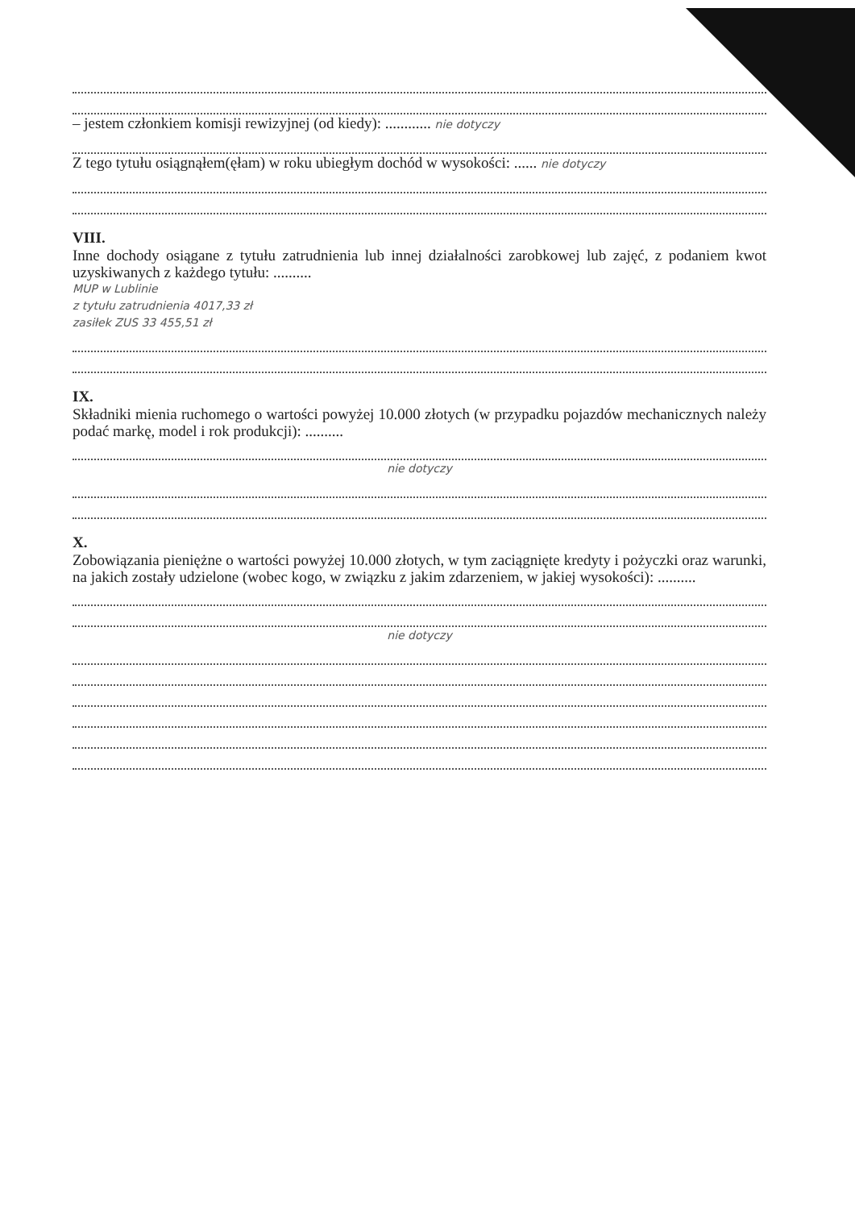– jestem członkiem komisji rewizyjnej (od kiedy): ............ nie dotyczy
Z tego tytułu osiągnąłem(ęłam) w roku ubiegłym dochód w wysokości: ...... nie dotyczy
VIII.
Inne dochody osiągane z tytułu zatrudnienia lub innej działalności zarobkowej lub zajęć, z podaniem kwot uzyskiwanych z każdego tytułu: ..........
MUP w Lublinie
z tytułu zatrudnienia 4017,33 zł
zasiłek ZUS 33 455,51 zł
IX.
Składniki mienia ruchomego o wartości powyżej 10.000 złotych (w przypadku pojazdów mechanicznych należy podać markę, model i rok produkcji): ..........
nie dotyczy
X.
Zobowiązania pieniężne o wartości powyżej 10.000 złotych, w tym zaciągnięte kredyty i pożyczki oraz warunki, na jakich zostały udzielone (wobec kogo, w związku z jakim zdarzeniem, w jakiej wysokości): ..........
nie dotyczy